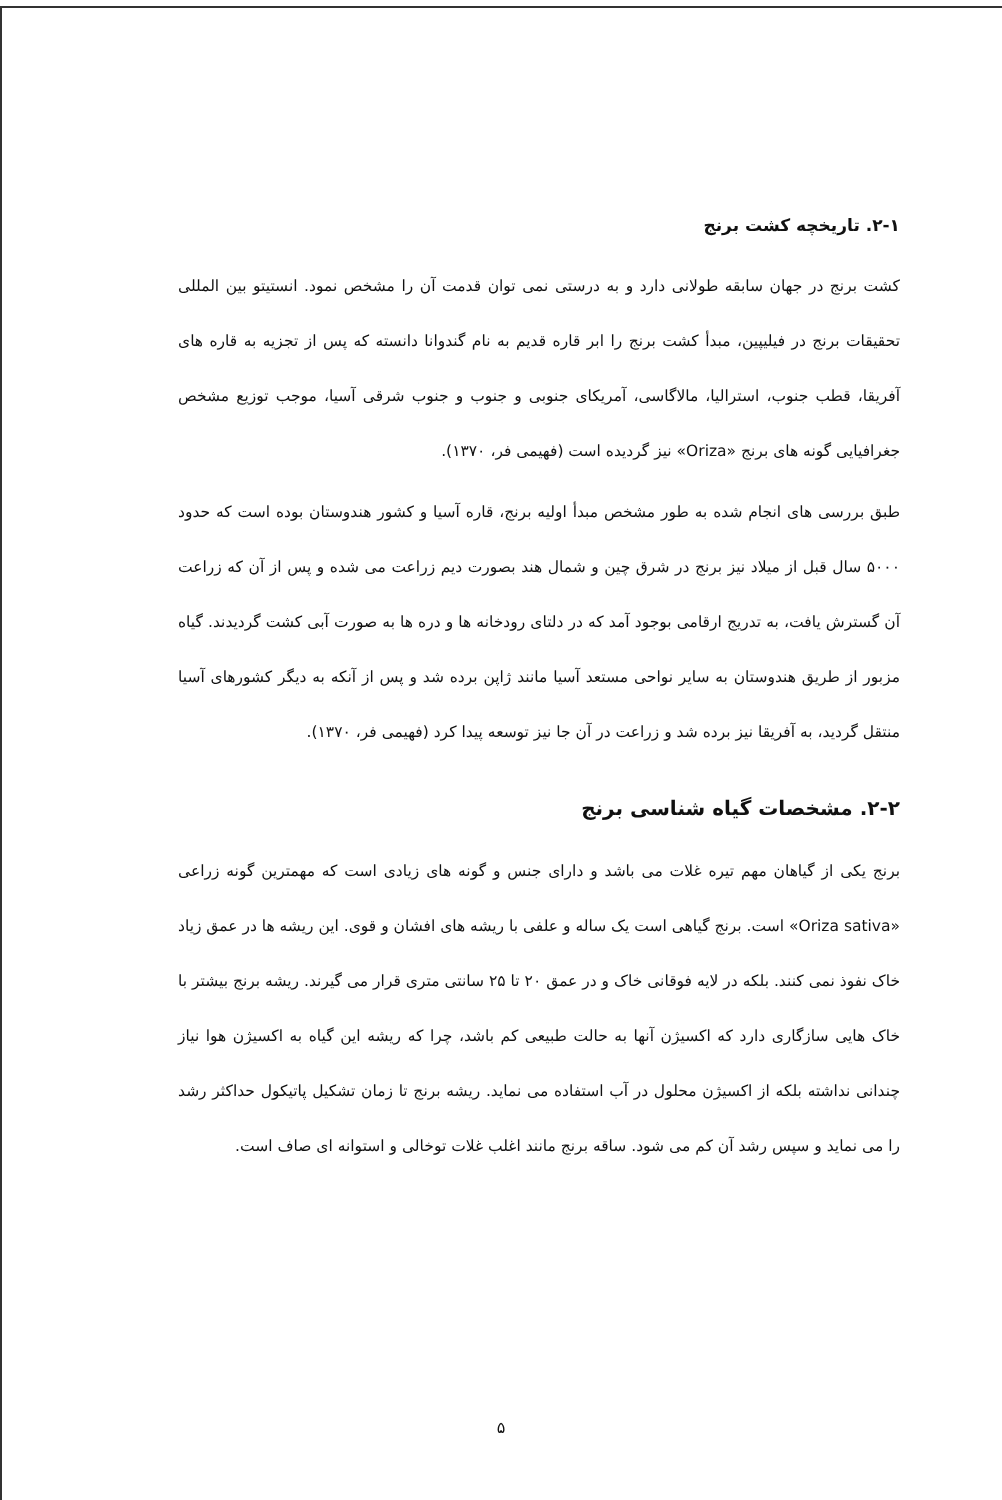۲-۱. تاریخچه کشت برنج
کشت برنج در جهان سابقه طولانی دارد و به درستی نمی توان قدمت آن را مشخص نمود. انستیتو بین المللی تحقیقات برنج در فیلیپین، مبدأ کشت برنج را ابر قاره قدیم به نام گندوانا دانسته که پس از تجزیه به قاره های آفریقا، قطب جنوب، استرالیا، مالاگاسی، آمریکای جنوبی و جنوب و جنوب شرقی آسیا، موجب توزیع مشخص جغرافیایی گونه های برنج «Oriza» نیز گردیده است (فهیمی فر، ۱۳۷۰).
طبق بررسی های انجام شده به طور مشخص مبدأ اولیه برنج، قاره آسیا و کشور هندوستان بوده است که حدود ۵۰۰۰ سال قبل از میلاد نیز برنج در شرق چین و شمال هند بصورت دیم زراعت می شده و پس از آن که زراعت آن گسترش یافت، به تدریج ارقامی بوجود آمد که در دلتای رودخانه ها و دره ها به صورت آبی کشت گردیدند. گیاه مزبور از طریق هندوستان به سایر نواحی مستعد آسیا مانند ژاپن برده شد و پس از آنکه به دیگر کشورهای آسیا منتقل گردید، به آفریقا نیز برده شد و زراعت در آن جا نیز توسعه پیدا کرد (فهیمی فر، ۱۳۷۰).
۲-۲. مشخصات گیاه شناسی برنج
برنج یکی از گیاهان مهم تیره غلات می باشد و دارای جنس و گونه های زیادی است که مهمترین گونه زراعی «Oriza sativa» است. برنج گیاهی است یک ساله و علفی با ریشه های افشان و قوی. این ریشه ها در عمق زیاد خاک نفوذ نمی کنند. بلکه در لایه فوقانی خاک و در عمق ۲۰ تا ۲۵ سانتی متری قرار می گیرند. ریشه برنج بیشتر با خاک هایی سازگاری دارد که اکسیژن آنها به حالت طبیعی کم باشد، چرا که ریشه این گیاه به اکسیژن هوا نیاز چندانی نداشته بلکه از اکسیژن محلول در آب استفاده می نماید. ریشه برنج تا زمان تشکیل پاتیکول حداکثر رشد را می نماید و سپس رشد آن کم می شود. ساقه برنج مانند اغلب غلات توخالی و استوانه ای صاف است.
۵